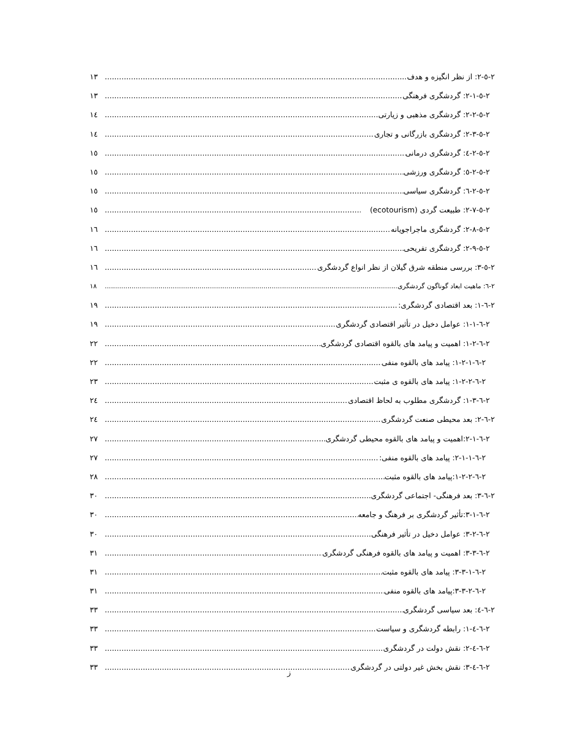۲-٥-۲: از نظر انگیزه و هدف ۱۳
۲-٥-۲-۱: گردشگری فرهنگی ۱۳
۲-٥-۲-۲: گردشگری مذهبی و زیارتی ۱٤
۲-٥-۲-۳: گردشگری بازرگانی و تجاری ۱٤
۲-٥-۲-٤: گردشگری درمانی ۱٥
۲-٥-۲-٥: گردشگری ورزشی ۱٥
۲-٥-۲-٦: گردشگری سیاسی ۱٥
۲-٥-۲-۷: طبیعت گردی (ecotourism) ۱٥
۲-٥-۲-۸: گردشگری ماجراجویانه ۱٦
۲-٥-۲-۹: گردشگری تفریحی ۱٦
۲-٥-۳: بررسی منطقه شرق گیلان از نظر انواع گردشگری ۱٦
۲-٦: ماهیت ابعاد گوناگون گردشگری ۱۸
۲-٦-۱: بعد اقتصادی گردشگری: ۱۹
۲-٦-۱-۱: عوامل دخیل در تأثیر اقتصادی گردشگری ۱۹
۲-٦-۱-۲: اهمیت و پیامد های بالقوه اقتصادی گردشگری ۲۲
۲-٦-۱-۲-۱: پیامد های بالقوه منفی ۲۲
۲-٦-۱-۲-۲: پیامد های بالقوه ی مثبت ۲۳
۲-٦-۱-۳: گردشگری مطلوب به لحاظ اقتصادی ۲٤
۲-٦-۲: بعد محیطی صنعت گردشگری ۲٤
۲-٦-۲-۱:اهمیت و پیامد های بالقوه محیطی گردشگری ۲۷
۲-٦-۲-۱-۱: پیامد های بالقوه منفی: ۲۷
۲-٦-۱-۲-۲:پیامد های بالقوه مثبت ۲۸
۲-٦-۳: بعد فرهنگی- اجتماعی گردشگری ۳۰
۲-٦-۳-۱:تأثیر گردشگری بر فرهنگ و جامعه ۳۰
۲-٦-۳-۲: عوامل دخیل در تأثیر فرهنگی ۳۰
۲-٦-۳-۳: اهمیت و پیامد های بالقوه فرهنگی گردشگری ۳۱
۲-٦-۳-۳-۱: پیامد های بالقوه مثبت ۳۱
۲-٦-۳-۳-۲:پیامد های بالقوه منفی ۳۱
۲-٦-٤: بعد سیاسی گردشگری ۳۳
۲-٦-٤-۱: رابطه گردشگری و سیاست ۳۳
۲-٦-٤-۲: نقش دولت در گردشگری ۳۳
۲-٦-٤-۳: نقش بخش غیر دولتی در گردشگری ۳۳
ز